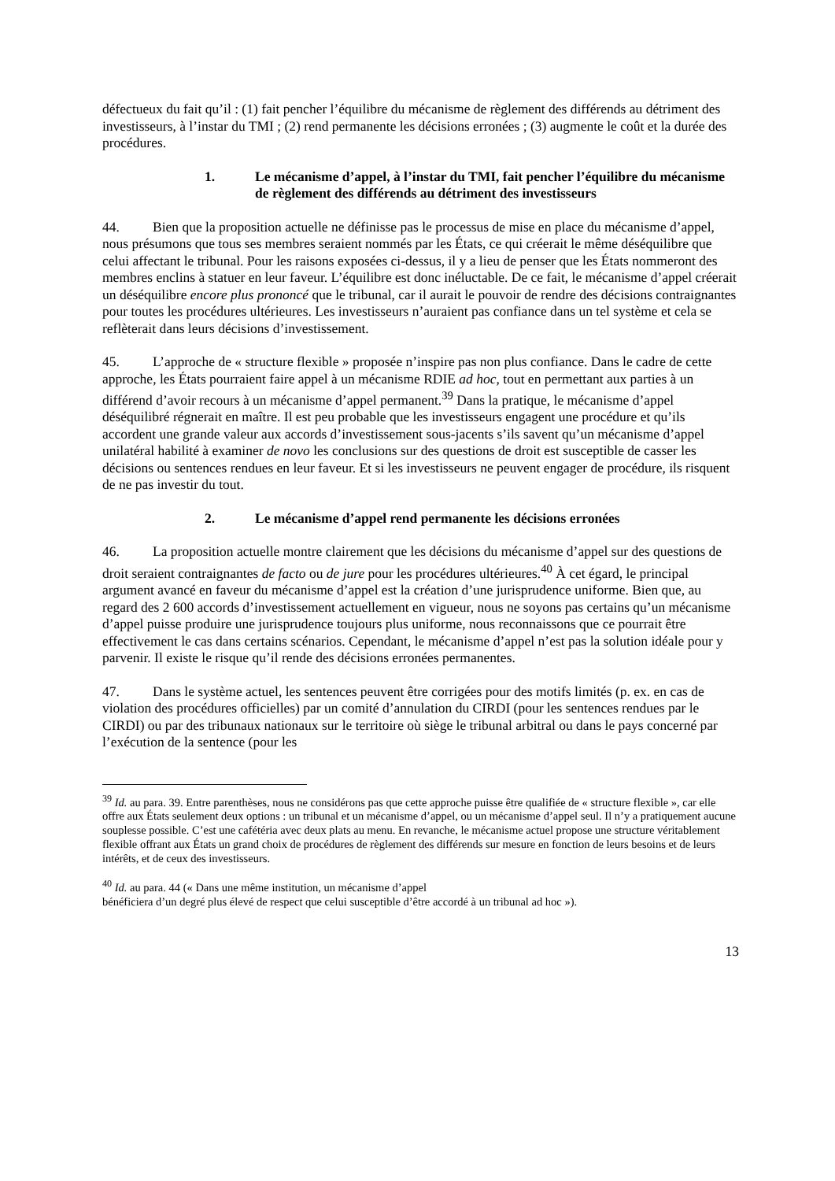défectueux du fait qu’il : (1) fait pencher l’équilibre du mécanisme de règlement des différends au détriment des investisseurs, à l’instar du TMI ; (2) rend permanente les décisions erronées ; (3) augmente le coût et la durée des procédures.
1. Le mécanisme d’appel, à l’instar du TMI, fait pencher l’équilibre du mécanisme de règlement des différends au détriment des investisseurs
44. Bien que la proposition actuelle ne définisse pas le processus de mise en place du mécanisme d’appel, nous présumons que tous ses membres seraient nommés par les États, ce qui créerait le même déséquilibre que celui affectant le tribunal. Pour les raisons exposées ci-dessus, il y a lieu de penser que les États nommeront des membres enclins à statuer en leur faveur. L’équilibre est donc inéluctable. De ce fait, le mécanisme d’appel créerait un déséquilibre encore plus prononcé que le tribunal, car il aurait le pouvoir de rendre des décisions contraignantes pour toutes les procédures ultérieures. Les investisseurs n’auraient pas confiance dans un tel système et cela se reflèterait dans leurs décisions d’investissement.
45. L’approche de « structure flexible » proposée n’inspire pas non plus confiance. Dans le cadre de cette approche, les États pourraient faire appel à un mécanisme RDIE ad hoc, tout en permettant aux parties à un différend d’avoir recours à un mécanisme d’appel permanent.<sup>39</sup> Dans la pratique, le mécanisme d’appel déséquilibré régnerait en maître. Il est peu probable que les investisseurs engagent une procédure et qu’ils accordent une grande valeur aux accords d’investissement sous-jacents s’ils savent qu’un mécanisme d’appel unilatéral habilité à examiner de novo les conclusions sur des questions de droit est susceptible de casser les décisions ou sentences rendues en leur faveur. Et si les investisseurs ne peuvent engager de procédure, ils risquent de ne pas investir du tout.
2. Le mécanisme d’appel rend permanente les décisions erronées
46. La proposition actuelle montre clairement que les décisions du mécanisme d’appel sur des questions de droit seraient contraignantes de facto ou de jure pour les procédures ultérieures.<sup>40</sup> À cet égard, le principal argument avancé en faveur du mécanisme d’appel est la création d’une jurisprudence uniforme. Bien que, au regard des 2 600 accords d’investissement actuellement en vigueur, nous ne soyons pas certains qu’un mécanisme d’appel puisse produire une jurisprudence toujours plus uniforme, nous reconnaissons que ce pourrait être effectivement le cas dans certains scénarios. Cependant, le mécanisme d’appel n’est pas la solution idéale pour y parvenir. Il existe le risque qu’il rende des décisions erronées permanentes.
47. Dans le système actuel, les sentences peuvent être corrigées pour des motifs limités (p. ex. en cas de violation des procédures officielles) par un comité d’annulation du CIRDI (pour les sentences rendues par le CIRDI) ou par des tribunaux nationaux sur le territoire où siège le tribunal arbitral ou dans le pays concerné par l’exécution de la sentence (pour les
<sup>39</sup> Id. au para. 39. Entre parenthèses, nous ne considérons pas que cette approche puisse être qualifiée de « structure flexible », car elle offre aux États seulement deux options : un tribunal et un mécanisme d’appel, ou un mécanisme d’appel seul. Il n’y a pratiquement aucune souplesse possible. C’est une cafétéria avec deux plats au menu. En revanche, le mécanisme actuel propose une structure véritablement flexible offrant aux États un grand choix de procédures de règlement des différends sur mesure en fonction de leurs besoins et de leurs intérêts, et de ceux des investisseurs.
<sup>40</sup> Id. au para. 44 (« Dans une même institution, un mécanisme d’appel
bénéficiera d’un degré plus élevé de respect que celui susceptible d’être accordé à un tribunal ad hoc »).
13